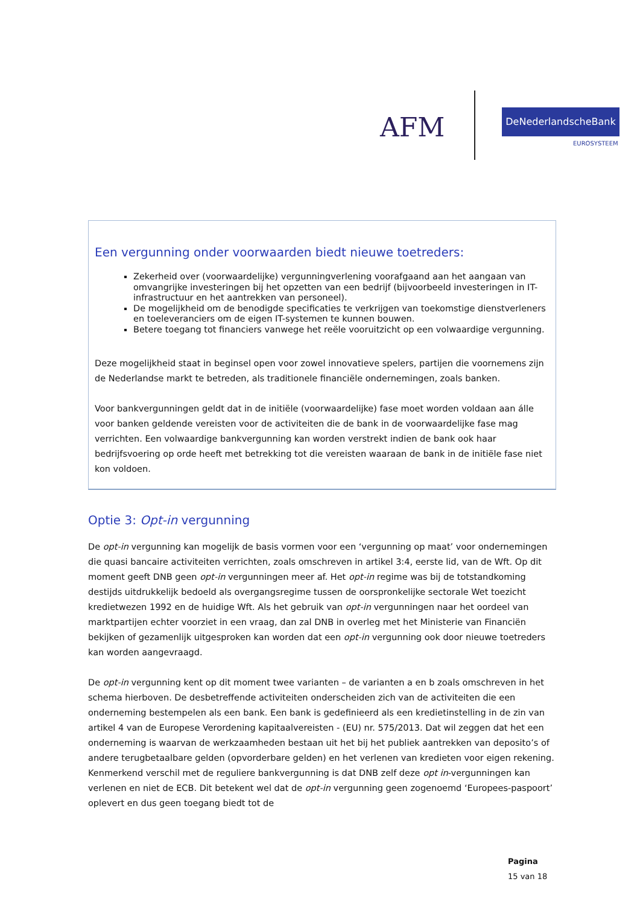AFM DeNederlandscheBank
EUROSYSTEEM
Een vergunning onder voorwaarden biedt nieuwe toetreders:
Zekerheid over (voorwaardelijke) vergunningverlening voorafgaand aan het aangaan van omvangrijke investeringen bij het opzetten van een bedrijf (bijvoorbeeld investeringen in IT-infrastructuur en het aantrekken van personeel).
De mogelijkheid om de benodigde specificaties te verkrijgen van toekomstige dienstverleners en toeleveranciers om de eigen IT-systemen te kunnen bouwen.
Betere toegang tot financiers vanwege het reële vooruitzicht op een volwaardige vergunning.
Deze mogelijkheid staat in beginsel open voor zowel innovatieve spelers, partijen die voornemens zijn de Nederlandse markt te betreden, als traditionele financiële ondernemingen, zoals banken.
Voor bankvergunningen geldt dat in de initiële (voorwaardelijke) fase moet worden voldaan aan álle voor banken geldende vereisten voor de activiteiten die de bank in de voorwaardelijke fase mag verrichten. Een volwaardige bankvergunning kan worden verstrekt indien de bank ook haar bedrijfsvoering op orde heeft met betrekking tot die vereisten waaraan de bank in de initiële fase niet kon voldoen.
Optie 3: Opt-in vergunning
De opt-in vergunning kan mogelijk de basis vormen voor een ‘vergunning op maat’ voor ondernemingen die quasi bancaire activiteiten verrichten, zoals omschreven in artikel 3:4, eerste lid, van de Wft. Op dit moment geeft DNB geen opt-in vergunningen meer af. Het opt-in regime was bij de totstandkoming destijds uitdrukkelijk bedoeld als overgangsregime tussen de oorspronkelijke sectorale Wet toezicht kredietwezen 1992 en de huidige Wft. Als het gebruik van opt-in vergunningen naar het oordeel van marktpartijen echter voorziet in een vraag, dan zal DNB in overleg met het Ministerie van Financiën bekijken of gezamenlijk uitgesproken kan worden dat een opt-in vergunning ook door nieuwe toetreders kan worden aangevraagd.
De opt-in vergunning kent op dit moment twee varianten – de varianten a en b zoals omschreven in het schema hierboven. De desbetreffende activiteiten onderscheiden zich van de activiteiten die een onderneming bestempelen als een bank. Een bank is gedefinieerd als een kredietinstelling in de zin van artikel 4 van de Europese Verordening kapitaalvereisten - (EU) nr. 575/2013. Dat wil zeggen dat het een onderneming is waarvan de werkzaamheden bestaan uit het bij het publiek aantrekken van deposito’s of andere terugbetaalbare gelden (opvorderbare gelden) en het verlenen van kredieten voor eigen rekening. Kenmerkend verschil met de reguliere bankvergunning is dat DNB zelf deze opt in-vergunningen kan verlenen en niet de ECB. Dit betekent wel dat de opt-in vergunning geen zogenoemd ‘Europees-paspoort’ oplevert en dus geen toegang biedt tot de
Pagina
15 van 18